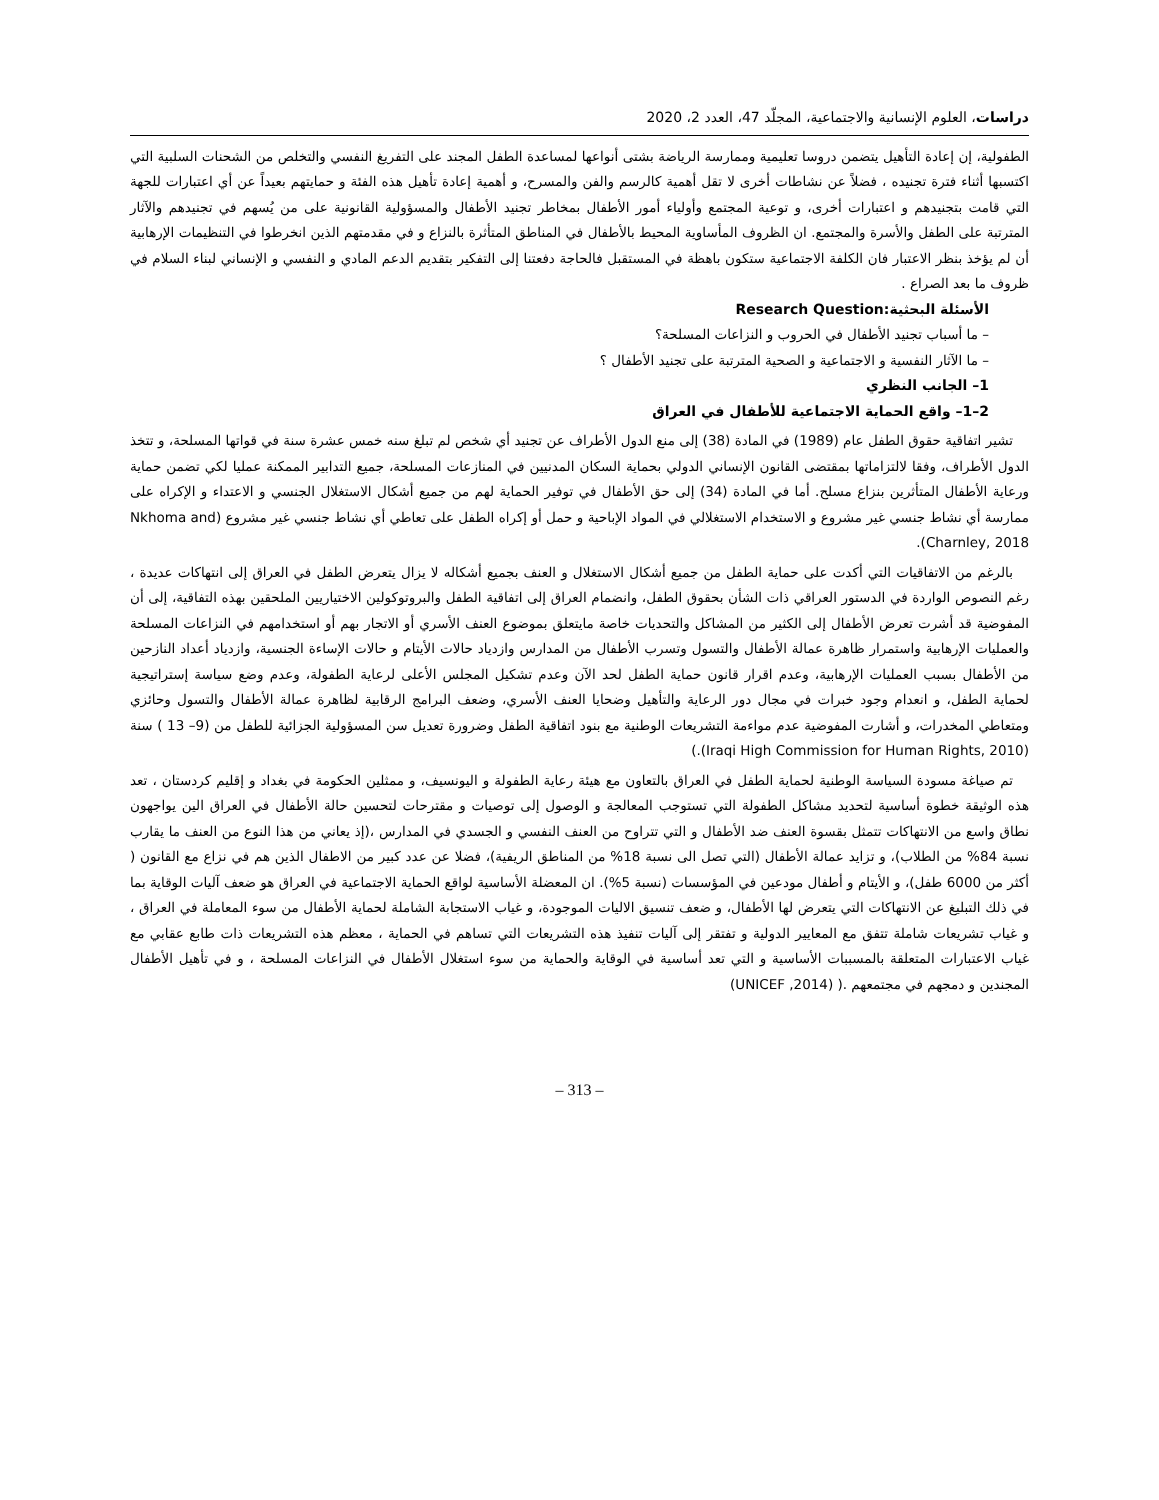دراسات، العلوم الإنسانية والاجتماعية، المجلّد 47، العدد 2، 2020
الطفولية، إن إعادة التأهيل يتضمن دروسا تعليمية وممارسة الرياضة بشتى أنواعها لمساعدة الطفل المجند على التفريغ النفسي والتخلص من الشحنات السلبية التي اكتسبها أثناء فترة تجنيده ، فضلاً عن نشاطات أخرى لا تقل أهمية كالرسم والفن والمسرح، و أهمية إعادة تأهيل هذه الفئة و حمايتهم بعيداً عن أي اعتبارات للجهة التي قامت بتجنيدهم و اعتبارات أخرى، و توعية المجتمع وأولياء أمور الأطفال بمخاطر تجنيد الأطفال والمسؤولية القانونية على من يُسهم في تجنيدهم والآثار المترتبة على الطفل والأسرة والمجتمع. ان الظروف المأساوية المحيط بالأطفال في المناطق المتأثرة بالنزاع و في مقدمتهم الذين انخرطوا في التنظيمات الإرهابية أن لم يؤخذ بنظر الاعتبار فان الكلفة الاجتماعية ستكون باهظة في المستقبل فالحاجة دفعتنا إلى التفكير بتقديم الدعم المادي و النفسي و الإنساني لبناء السلام في ظروف ما بعد الصراع .
الأسئلة البحثية:Research Question
– ما أسباب تجنيد الأطفال في الحروب و النزاعات المسلحة؟
– ما الآثار النفسية و الاجتماعية و الصحية المترتبة على تجنيد الأطفال ؟
1– الجانب النظري
2–1– واقع الحماية الاجتماعية للأطفال في العراق
تشير اتفاقية حقوق الطفل عام (1989) في المادة (38) إلى منع الدول الأطراف عن تجنيد أي شخص لم تبلغ سنه خمس عشرة سنة في قواتها المسلحة، و تتخذ الدول الأطراف، وفقا لالتزاماتها بمقتضى القانون الإنساني الدولي بحماية السكان المدنيين في المنازعات المسلحة، جميع التدابير الممكنة عمليا لكي تضمن حماية ورعاية الأطفال المتأثرين بنزاع مسلح. أما في المادة (34) إلى حق الأطفال في توفير الحماية لهم من جميع أشكال الاستغلال الجنسي و الاعتداء و الإكراه على ممارسة أي نشاط جنسي غير مشروع و الاستخدام الاستغلالي في المواد الإباحية و حمل أو إكراه الطفل على تعاطي أي نشاط جنسي غير مشروع (Nkhoma and Charnley, 2018).
بالرغم من الاتفاقيات التي أكدت على حماية الطفل من جميع أشكال الاستغلال و العنف بجميع أشكاله لا يزال يتعرض الطفل في العراق إلى انتهاكات عديدة ، رغم النصوص الواردة في الدستور العراقي ذات الشأن بحقوق الطفل، وانضمام العراق إلى اتفاقية الطفل والبروتوكولين الاختياريين الملحقين بهذه التفاقية، إلى أن المفوضية قد أشرت تعرض الأطفال إلى الكثير من المشاكل والتحديات خاصة مايتعلق بموضوع العنف الأسري أو الاتجار بهم أو استخدامهم في النزاعات المسلحة والعمليات الإرهابية واستمرار ظاهرة عمالة الأطفال والتسول وتسرب الأطفال من المدارس وازدياد حالات الأيتام و حالات الإساءة الجنسية، وازدياد أعداد النازحين من الأطفال بسبب العمليات الإرهابية، وعدم اقرار قانون حماية الطفل لحد الآن وعدم تشكيل المجلس الأعلى لرعاية الطفولة، وعدم وضع سياسة إستراتيجية لحماية الطفل، و انعدام وجود خبرات في مجال دور الرعاية والتأهيل وضحايا العنف الأسري، وضعف البرامج الرقابية لظاهرة عمالة الأطفال والتسول وحائزي ومتعاطي المخدرات، و أشارت المفوضية عدم مواءمة التشريعات الوطنية مع بنود اتفاقية الطفل وضرورة تعديل سن المسؤولية الجزائية للطفل من (9– 13 ) سنة (Iraqi High Commission for Human Rights, 2010).)
تم صياغة مسودة السياسة الوطنية لحماية الطفل في العراق بالتعاون مع هيئة رعاية الطفولة و اليونسيف، و ممثلين الحكومة في بغداد و إقليم كردستان ، تعد هذه الوثيقة خطوة أساسية لتحديد مشاكل الطفولة التي تستوجب المعالجة و الوصول إلى توصيات و مقترحات لتحسين حالة الأطفال في العراق الين يواجهون نطاق واسع من الانتهاكات تتمثل بقسوة العنف ضد الأطفال و التي تتراوح من العنف النفسي و الجسدي في المدارس ،(إذ يعاني من هذا النوع من العنف ما يقارب نسبة 84% من الطلاب)، و تزايد عمالة الأطفال (التي تصل الى نسبة 18% من المناطق الريفية)، فضلا عن عدد كبير من الاطفال الذين هم في نزاع مع القانون ( أكثر من 6000 طفل)، و الأيتام و أطفال مودعين في المؤسسات (نسبة 5%). ان المعضلة الأساسية لواقع الحماية الاجتماعية في العراق هو ضعف آليات الوقاية بما في ذلك التبليغ عن الانتهاكات التي يتعرض لها الأطفال، و ضعف تنسيق الاليات الموجودة، و غياب الاستجابة الشاملة لحماية الأطفال من سوء المعاملة في العراق ، و غياب تشريعات شاملة تتفق مع المعايير الدولية و تفتقر إلى آليات تنفيذ هذه التشريعات التي تساهم في الحماية ، معظم هذه التشريعات ذات طابع عقابي مع غياب الاعتبارات المتعلقة بالمسببات الأساسية و التي تعد أساسية في الوقاية والحماية من سوء استغلال الأطفال في النزاعات المسلحة ، و في تأهيل الأطفال المجندين و دمجهم في مجتمعهم .( (UNICEF ,2014)
– 313 –